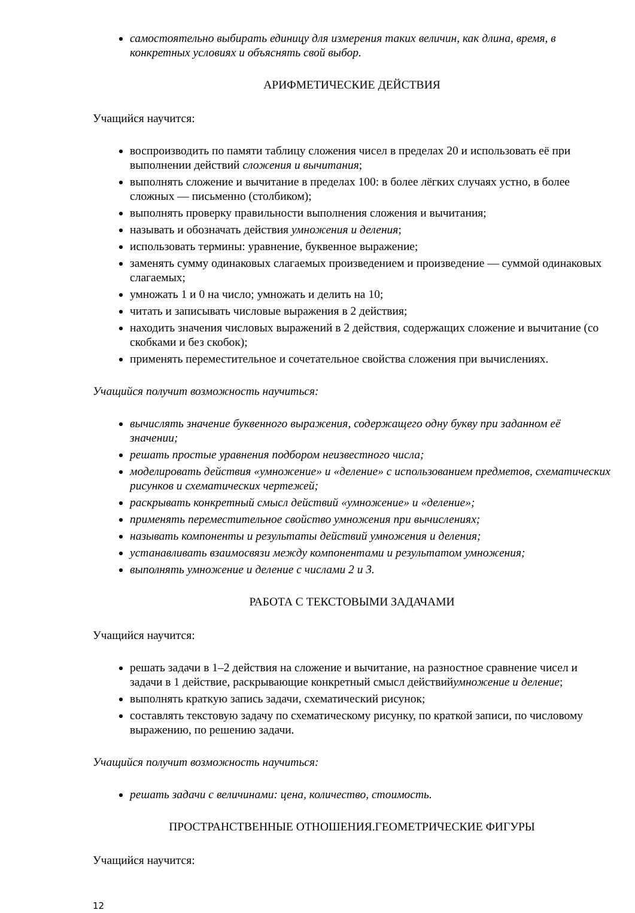самостоятельно выбирать единицу для измерения таких величин, как длина, время, в конкретных условиях и объяснять свой выбор.
АРИФМЕТИЧЕСКИЕ ДЕЙСТВИЯ
Учащийся научится:
воспроизводить по памяти таблицу сложения чисел в пределах 20 и использовать её при выполнении действий сложения и вычитания;
выполнять сложение и вычитание в пределах 100: в более лёгких случаях устно, в более сложных — письменно (столбиком);
выполнять проверку правильности выполнения сложения и вычитания;
называть и обозначать действия умножения и деления;
использовать термины: уравнение, буквенное выражение;
заменять сумму одинаковых слагаемых произведением и произведение — суммой одинаковых слагаемых;
умножать 1 и 0 на число; умножать и делить на 10;
читать и записывать числовые выражения в 2 действия;
находить значения числовых выражений в 2 действия, содержащих сложение и вычитание (со скобками и без скобок);
применять переместительное и сочетательное свойства сложения при вычислениях.
Учащийся получит возможность научиться:
вычислять значение буквенного выражения, содержащего одну букву при заданном её значении;
решать простые уравнения подбором неизвестного числа;
моделировать действия «умножение» и «деление» с использованием предметов, схематических рисунков и схематических чертежей;
раскрывать конкретный смысл действий «умножение» и «деление»;
применять переместительное свойство умножения при вычислениях;
называть компоненты и результаты действий умножения и деления;
устанавливать взаимосвязи между компонентами и результатом умножения;
выполнять умножение и деление с числами 2 и 3.
РАБОТА С ТЕКСТОВЫМИ ЗАДАЧАМИ
Учащийся научится:
решать задачи в 1–2 действия на сложение и вычитание, на разностное сравнение чисел и задачи в 1 действие, раскрывающие конкретный смысл действийумножение и деление;
выполнять краткую запись задачи, схематический рисунок;
составлять текстовую задачу по схематическому рисунку, по краткой записи, по числовому выражению, по решению задачи.
Учащийся получит возможность научиться:
решать задачи с величинами: цена, количество, стоимость.
ПРОСТРАНСТВЕННЫЕ ОТНОШЕНИЯ.ГЕОМЕТРИЧЕСКИЕ ФИГУРЫ
Учащийся научится:
12